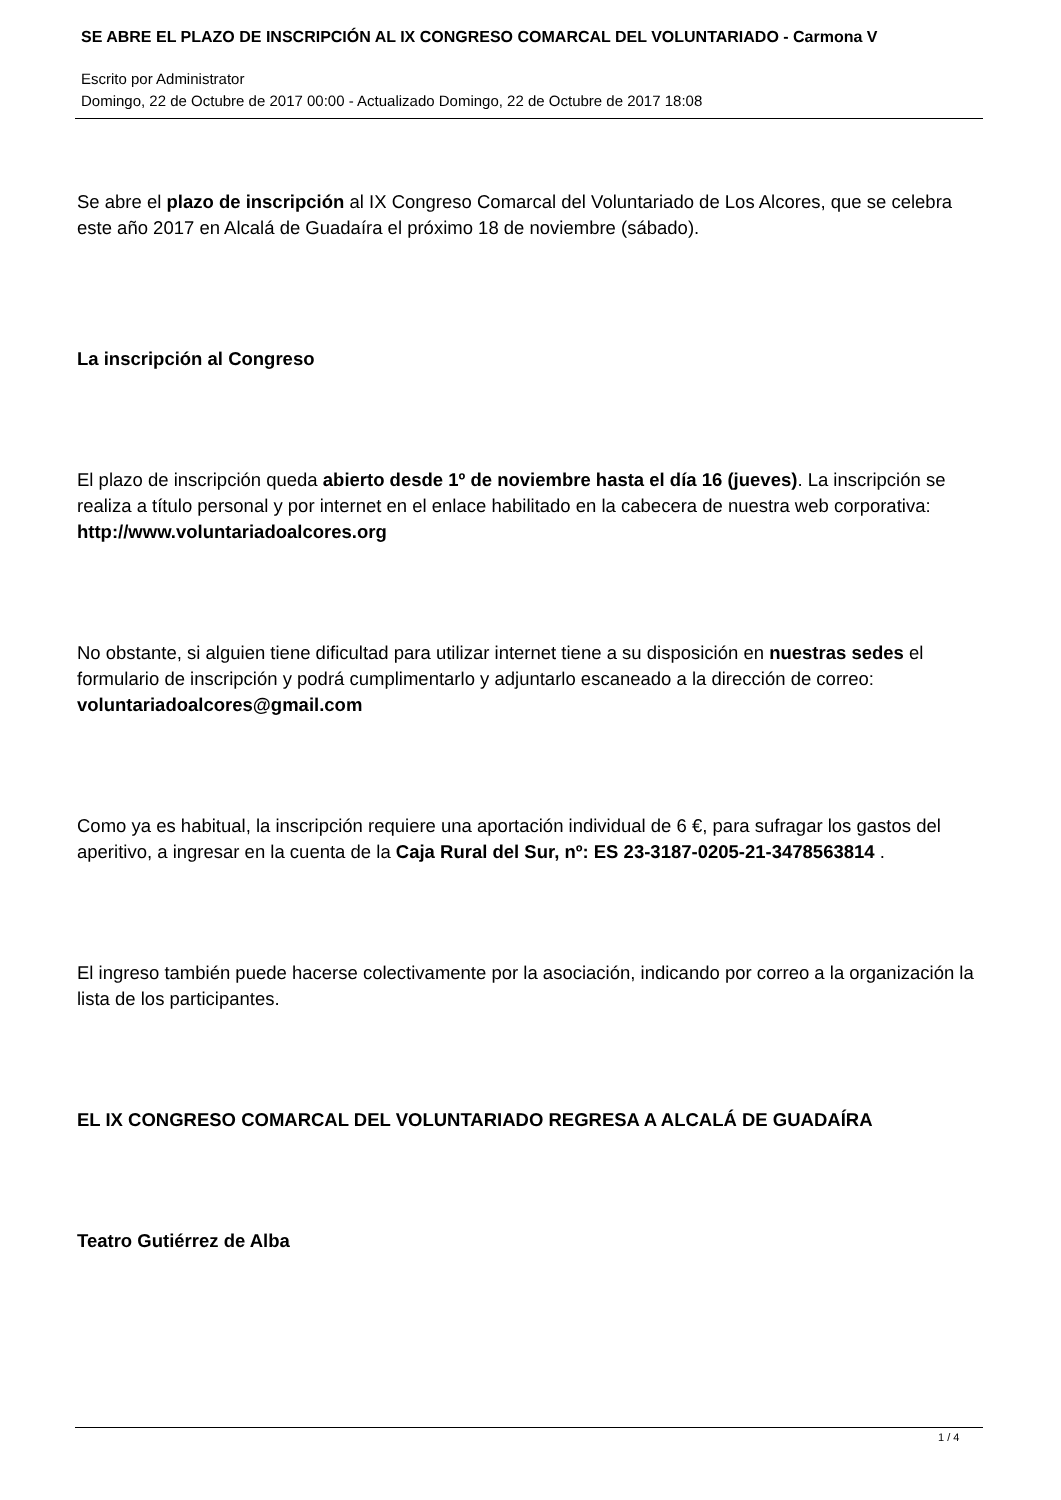SE ABRE EL PLAZO DE INSCRIPCIÓN AL IX CONGRESO COMARCAL DEL VOLUNTARIADO - Carmona V
Escrito por Administrator
Domingo, 22 de Octubre de 2017 00:00 - Actualizado Domingo, 22 de Octubre de 2017 18:08
Se abre el plazo de inscripción al IX Congreso Comarcal del Voluntariado de Los Alcores, que se celebra este año 2017 en Alcalá de Guadaíra el próximo 18 de noviembre (sábado).
La inscripción al Congreso
El plazo de inscripción queda abierto desde 1º de noviembre hasta el día 16 (jueves). La inscripción se realiza a título personal y por internet en el enlace habilitado en la cabecera de nuestra web corporativa:
http://www.voluntariadoalcores.org
No obstante, si alguien tiene dificultad para utilizar internet tiene a su disposición en nuestras sedes el formulario de inscripción y podrá cumplimentarlo y adjuntarlo escaneado a la dirección de correo:
voluntariadoalcores@gmail.com
Como ya es habitual, la inscripción requiere una aportación individual de 6 €, para sufragar los gastos del aperitivo, a ingresar en la cuenta de la Caja Rural del Sur, nº: ES 23-3187-0205-21-3478563814 .
El ingreso también puede hacerse colectivamente por la asociación, indicando por correo a la organización la lista de los participantes.
EL IX CONGRESO COMARCAL DEL VOLUNTARIADO REGRESA A ALCALÁ DE GUADAÍRA
Teatro Gutiérrez de Alba
1 / 4